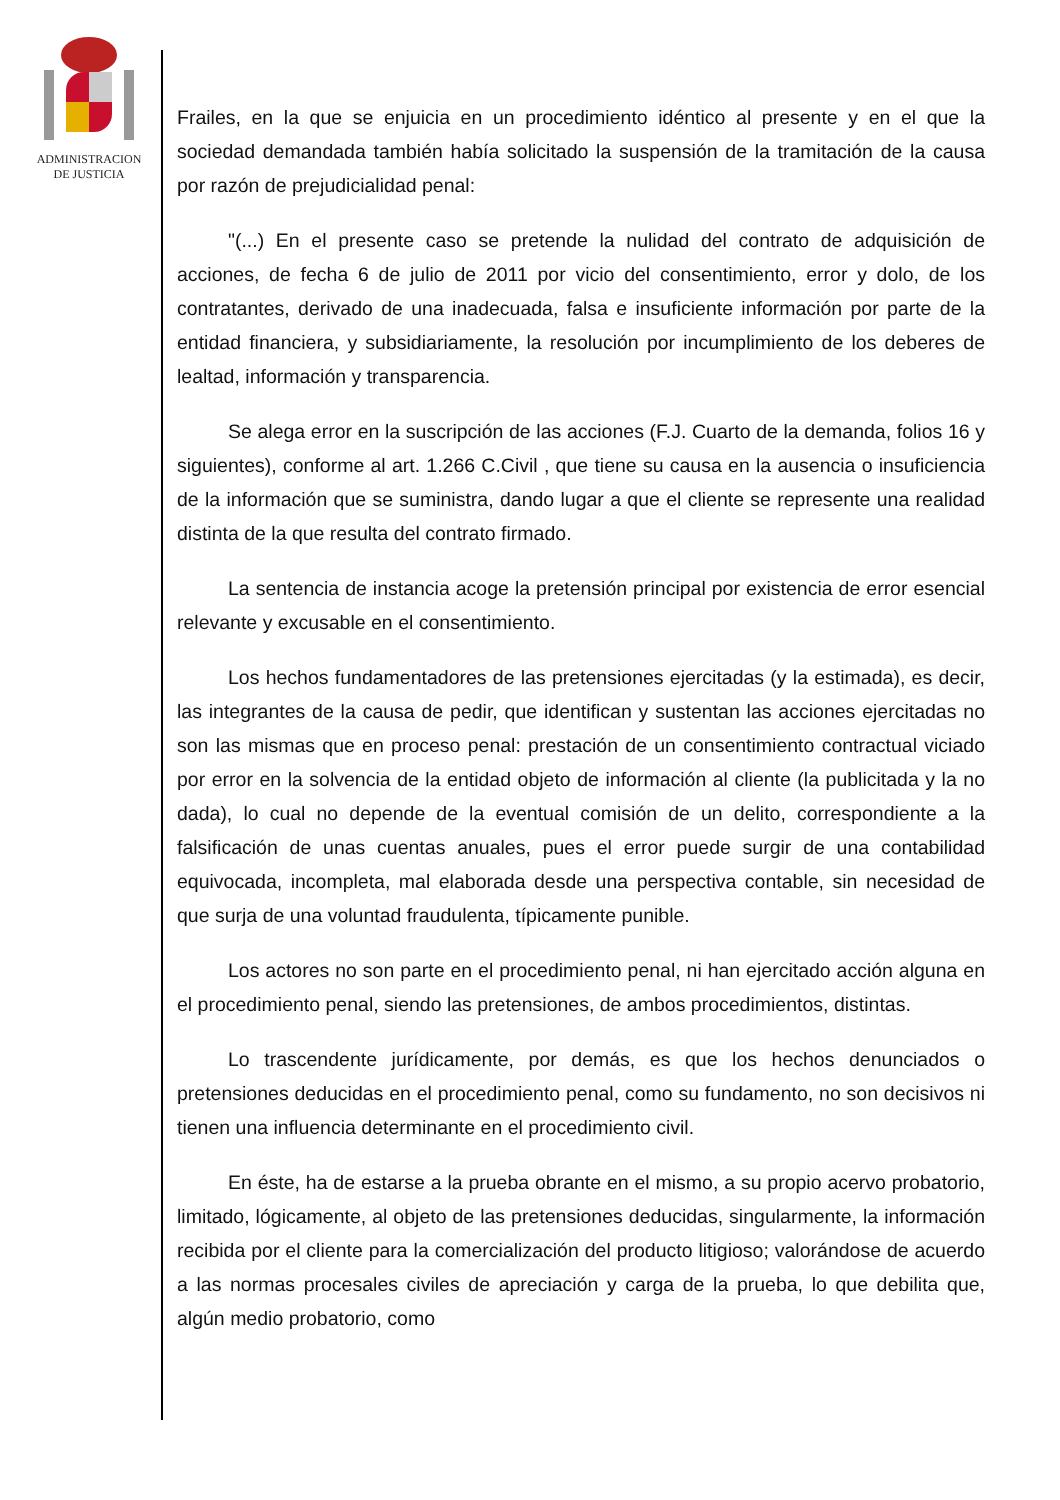ADMINISTRACION
DE JUSTICIA
Frailes, en la que se enjuicia en un procedimiento idéntico al presente y en el que la sociedad demandada también había solicitado la suspensión de la tramitación de la causa por razón de prejudicialidad penal:
"(...) En el presente caso se pretende la nulidad del contrato de adquisición de acciones, de fecha 6 de julio de 2011 por vicio del consentimiento, error y dolo, de los contratantes, derivado de una inadecuada, falsa e insuficiente información por parte de la entidad financiera, y subsidiariamente, la resolución por incumplimiento de los deberes de lealtad, información y transparencia.
Se alega error en la suscripción de las acciones (F.J. Cuarto de la demanda, folios 16 y siguientes), conforme al art. 1.266 C.Civil , que tiene su causa en la ausencia o insuficiencia de la información que se suministra, dando lugar a que el cliente se represente una realidad distinta de la que resulta del contrato firmado.
La sentencia de instancia acoge la pretensión principal por existencia de error esencial relevante y excusable en el consentimiento.
Los hechos fundamentadores de las pretensiones ejercitadas (y la estimada), es decir, las integrantes de la causa de pedir, que identifican y sustentan las acciones ejercitadas no son las mismas que en proceso penal: prestación de un consentimiento contractual viciado por error en la solvencia de la entidad objeto de información al cliente (la publicitada y la no dada), lo cual no depende de la eventual comisión de un delito, correspondiente a la falsificación de unas cuentas anuales, pues el error puede surgir de una contabilidad equivocada, incompleta, mal elaborada desde una perspectiva contable, sin necesidad de que surja de una voluntad fraudulenta, típicamente punible.
Los actores no son parte en el procedimiento penal, ni han ejercitado acción alguna en el procedimiento penal, siendo las pretensiones, de ambos procedimientos, distintas.
Lo trascendente jurídicamente, por demás, es que los hechos denunciados o pretensiones deducidas en el procedimiento penal, como su fundamento, no son decisivos ni tienen una influencia determinante en el procedimiento civil.
En éste, ha de estarse a la prueba obrante en el mismo, a su propio acervo probatorio, limitado, lógicamente, al objeto de las pretensiones deducidas, singularmente, la información recibida por el cliente para la comercialización del producto litigioso; valorándose de acuerdo a las normas procesales civiles de apreciación y carga de la prueba, lo que debilita que, algún medio probatorio, como